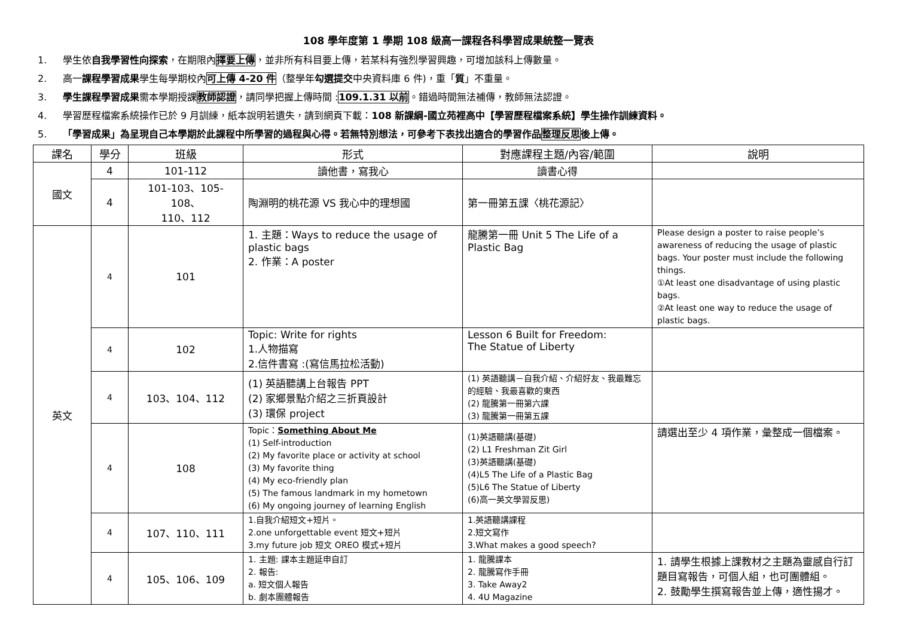108 學年度第 1 學期 108 級高一課程各科學習成果統整一覽表
1. 學生依自我學習性向探索，在期限內擇要上傳，並非所有科目要上傳，若某科有強烈學習興趣，可增加該科上傳數量。
2. 高一課程學習成果學生每學期校內可上傳 4-20 件（整學年勾選提交中央資料庫 6 件)，重「質」不重量。
3. 學生課程學習成果需本學期授課教師認證，請同學把握上傳時間 :109.1.31 以前。錯過時間無法補傳，教師無法認證。
4. 學習歷程檔案系統操作已於 9 月訓練，紙本說明若遺失，請到網頁下載：108 新課綱-國立苑裡高中【學習歷程檔案系統】學生操作訓練資料。
5. 「學習成果」為呈現自己本學期於此課程中所學習的過程與心得。若無特別想法，可參考下表找出適合的學習作品整理反思後上傳。
| 課名 | 學分 | 班級 | 形式 | 對應課程主題/內容/範圍 | 說明 |
| --- | --- | --- | --- | --- | --- |
| 國文 | 4 | 101-112 | 讀他書，寫我心 | 讀書心得 | |
| | 4 | 101-103、105-108、 110、112 | 陶淵明的桃花源 VS 我心中的理想國 | 第一冊第五課〈桃花源記〉 | |
| 英文 | 4 | 101 | 1. 主題：Ways to reduce the usage of plastic bags 2. 作業：A poster | 龍騰第一冊 Unit 5 The Life of a Plastic Bag | Please design a poster to raise people’s awareness of reducing the usage of plastic bags. Your poster must include the following things. ①At least one disadvantage of using plastic bags. ②At least one way to reduce the usage of plastic bags. |
| | 4 | 102 | Topic: Write for rights 1.人物描寫 2.信件書寫 :(寫信馬拉松活動) | Lesson 6 Built for Freedom: The Statue of Liberty | |
| | 4 | 103、104、112 | (1) 英語聽講上台報告 PPT (2) 家鄉景點介紹之三折頁設計 (3) 環保 project | (1) 英語聽講－自我介紹、介紹好友、我最難忘的經驗、我最喜歡的東西 (2) 龍騰第一冊第六課 (3) 龍騰第一冊第五課 | |
| | 4 | 108 | Topic： Something About Me (1) Self-introduction (2) My favorite place or activity at school (3) My favorite thing (4) My eco-friendly plan (5) The famous landmark in my hometown (6) My ongoing journey of learning English | (1)英語聽講(基礎) (2) L1 Freshman Zit Girl (3)英語聽講(基礎) (4)L5 The Life of a Plastic Bag (5)L6 The Statue of Liberty (6)高一英文學習反思) | 請選出至少 4 項作業，彙整成一個檔案。 |
| | 4 | 107、110、111 | 1.自我介紹短文+短片。 2.one unforgettable event 短文+短片 3.my future job 短文 OREO 模式+短片 | 1.英語聽講課程 2.短文寫作 3.What makes a good speech? | |
| | 4 | 105、106、109 | 1. 主題: 課本主題延申自訂 2. 報告: a. 短文個人報告 b. 劇本團體報告 | 1. 龍騰課本 2. 龍騰寫作手冊 3. Take Away2 4. 4U Magazine | 1. 請學生根據上課教材之主題為靈感自行訂題目寫報告，可個人組，也可團體組。 2. 鼓勵學生撰寫報告並上傳，適性揚才。 |